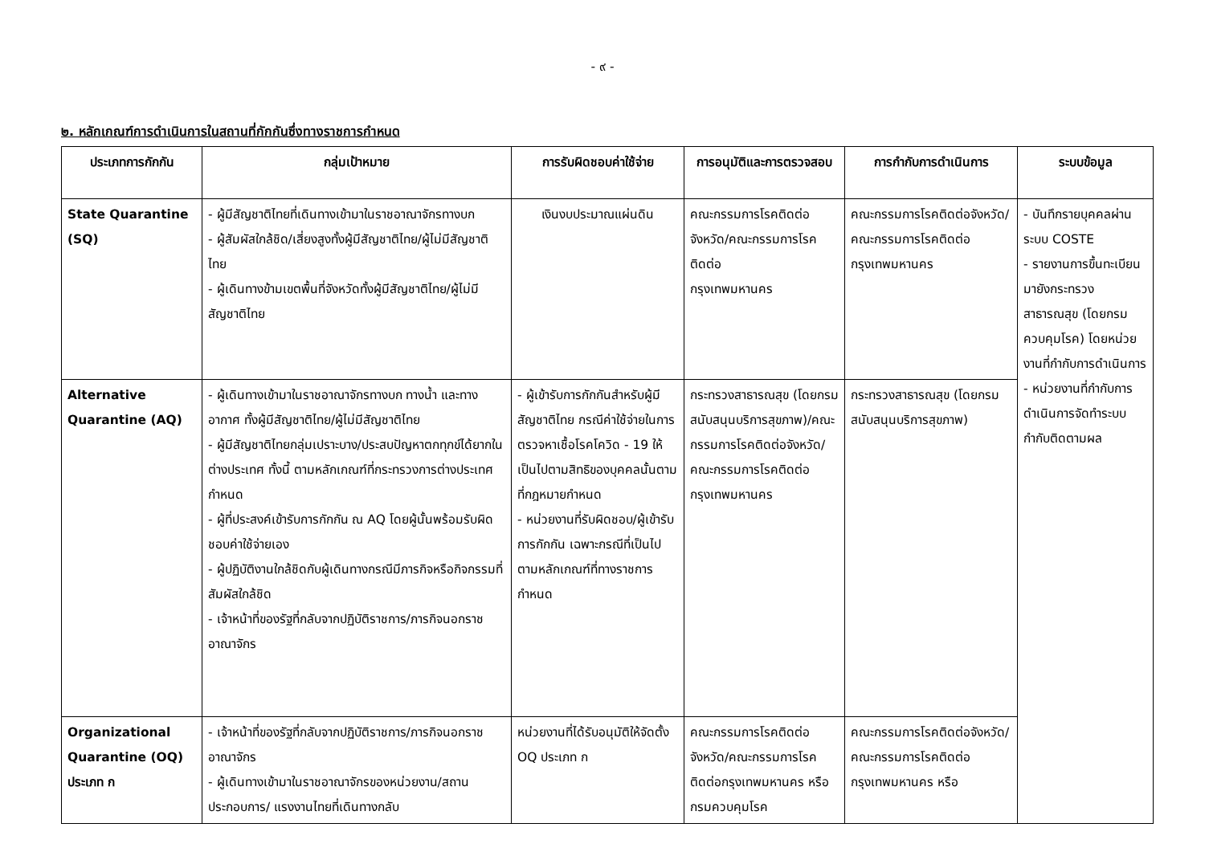- ๙ -
๒. หลักเกณฑ์การดำเนินการในสถานที่กักกันซึ่งทางราชการกำหนด
| ประเภทการกักกัน | กลุ่มเป้าหมาย | การรับผิดชอบค่าใช้จ่าย | การอนุมัติและการตรวจสอบ | การกำกับการดำเนินการ | ระบบข้อมูล |
| --- | --- | --- | --- | --- | --- |
| State Quarantine (SQ) | - ผู้มีสัญชาติไทยที่เดินทางเข้ามาในราชอาณาจักรทางบก - ผู้สัมผัสใกล้ชิด/เสี่ยงสูงทั้งผู้มีสัญชาติไทย/ผู้ไม่มีสัญชาติไทย - ผู้เดินทางข้ามเขตพื้นที่จังหวัดทั้งผู้มีสัญชาติไทย/ผู้ไม่มีสัญชาติไทย | เงินงบประมาณแผ่นดิน | คณะกรรมการโรคติดต่อจังหวัด/คณะกรรมการโรคติดต่อ กรุงเทพมหานคร | คณะกรรมการโรคติดต่อจังหวัด/คณะกรรมการโรคติดต่อ กรุงเทพมหานคร | - บันทึกรายบุคคลผ่านระบบ COSTE - รายงานการขึ้นทะเบียนมายังกระทรวงสาธารณสุข (โดยกรมควบคุมโรค) โดยหน่วยงานที่กำกับการดำเนินการ - หน่วยงานที่กำกับการดำเนินการจัดทำระบบกำกับติดตามผล |
| Alternative Quarantine (AQ) | - ผู้เดินทางเข้ามาในราชอาณาจักรทางบก ทางน้ำ และทางอากาศ ทั้งผู้มีสัญชาติไทย/ผู้ไม่มีสัญชาติไทย - ผู้มีสัญชาติไทยกลุ่มเปราะบาง/ประสบปัญหาตกทุกข์ได้ยากในต่างประเทศ ทั้งนี้ ตามหลักเกณฑ์ที่กระทรวงการต่างประเทศกำหนด - ผู้ที่ประสงค์เข้ารับการกักกัน ณ AQ โดยผู้นั้นพร้อมรับผิดชอบค่าใช้จ่ายเอง - ผู้ปฏิบัติงานใกล้ชิดกับผู้เดินทางกรณีมีภารกิจหรือกิจกรรมที่สัมผัสใกล้ชิด - เจ้าหน้าที่ของรัฐที่กลับจากปฏิบัติราชการ/ภารกิจนอกราชอาณาจักร | - ผู้เข้ารับการกักกันสำหรับผู้มีสัญชาติไทย กรณีค่าใช้จ่ายในการตรวจหาเชื้อโรคโควิด - 19 ให้เป็นไปตามสิทธิของบุคคลนั้นตามที่กฎหมายกำหนด - หน่วยงานที่รับผิดชอบ/ผู้เข้ารับการกักกัน เฉพาะกรณีที่เป็นไปตามหลักเกณฑ์ที่ทางราชการกำหนด | กระทรวงสาธารณสุข (โดยกรมสนับสนุนบริการสุขภาพ)/คณะกรรมการโรคติดต่อจังหวัด/คณะกรรมการโรคติดต่อ กรุงเทพมหานคร | กระทรวงสาธารณสุข (โดยกรมสนับสนุนบริการสุขภาพ) | |
| Organizational Quarantine (OQ) ประเภท ก | - เจ้าหน้าที่ของรัฐที่กลับจากปฏิบัติราชการ/ภารกิจนอกราชอาณาจักร - ผู้เดินทางเข้ามาในราชอาณาจักรของหน่วยงาน/สถานประกอบการ/ แรงงานไทยที่เดินทางกลับ | หน่วยงานที่ได้รับอนุมัติให้จัดตั้ง OQ ประเภท ก | คณะกรรมการโรคติดต่อจังหวัด/คณะกรรมการโรคติดต่อกรุงเทพมหานคร หรือกรมควบคุมโรค | คณะกรรมการโรคติดต่อจังหวัด/คณะกรรมการโรคติดต่อ กรุงเทพมหานคร หรือ | |